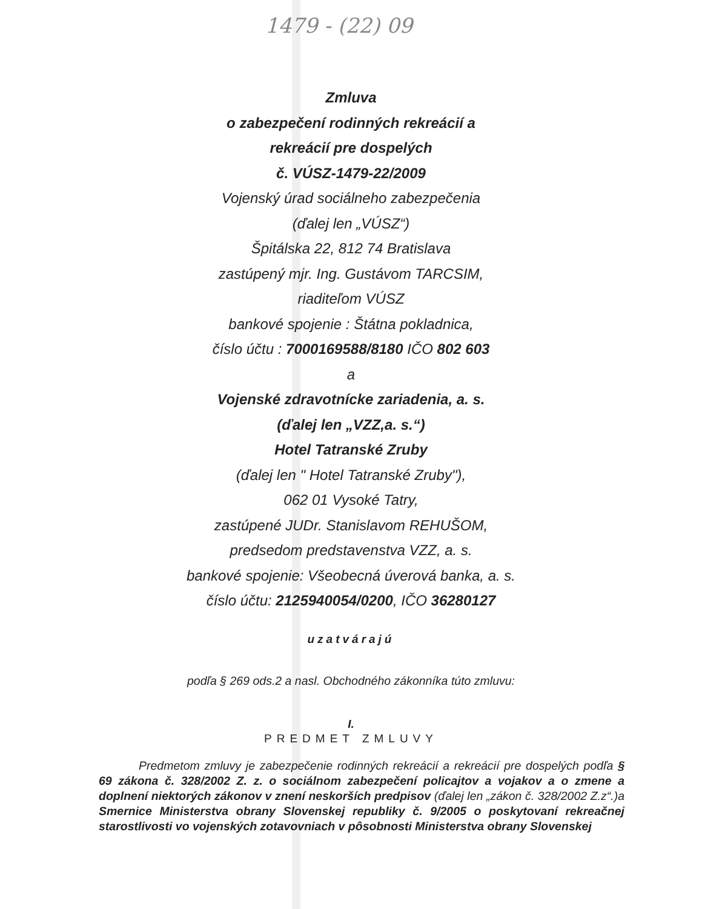1479 - (22) 09
Zmluva
o zabezpečení rodinných rekreácií a
rekreácií pre dospelých
č. VÚSZ-1479-22/2009
Vojenský úrad sociálneho zabezpečenia
(ďalej len „VÚSZ“)
Špitálska 22, 812 74 Bratislava
zastúpený mjr. Ing. Gustávom TARCSIM,
riaditeľom VÚSZ
bankové spojenie : Štátna pokladnica,
číslo účtu : 7000169588/8180 IČO 802 603
a
Vojenské zdravotnícke zariadenia, a. s.
(ďalej len „VZZ,a. s.“)
Hotel Tatranské Zruby
(ďalej len " Hotel Tatranské Zruby"),
062 01 Vysoké Tatry,
zastúpené JUDr. Stanislavom REHUŠOM,
predsedom predstavenstva VZZ, a. s.
bankové spojenie: Všeobecná úverová banka, a. s.
číslo účtu: 2125940054/0200, IČO 36280127
uzatvárajú
podľa § 269 ods.2 a nasl. Obchodného zákonníka túto zmluvu:
I.
PREDMET ZMLUVY
Predmetom zmluvy je zabezpečenie rodinných rekreácií a rekreácií pre dospelých podľa § 69 zákona č. 328/2002 Z. z. o sociálnom zabezpečení policajtov a vojakov a o zmene a doplnení niektorých zákonov v znení neskorších predpisov (ďalej len „zákon č. 328/2002 Z.z“.)a Smernice Ministerstva obrany Slovenskej republiky č. 9/2005 o poskytovaní rekreačnej starostlivosti vo vojenských zotavovniach v pôsobnosti Ministerstva obrany Slovenskej